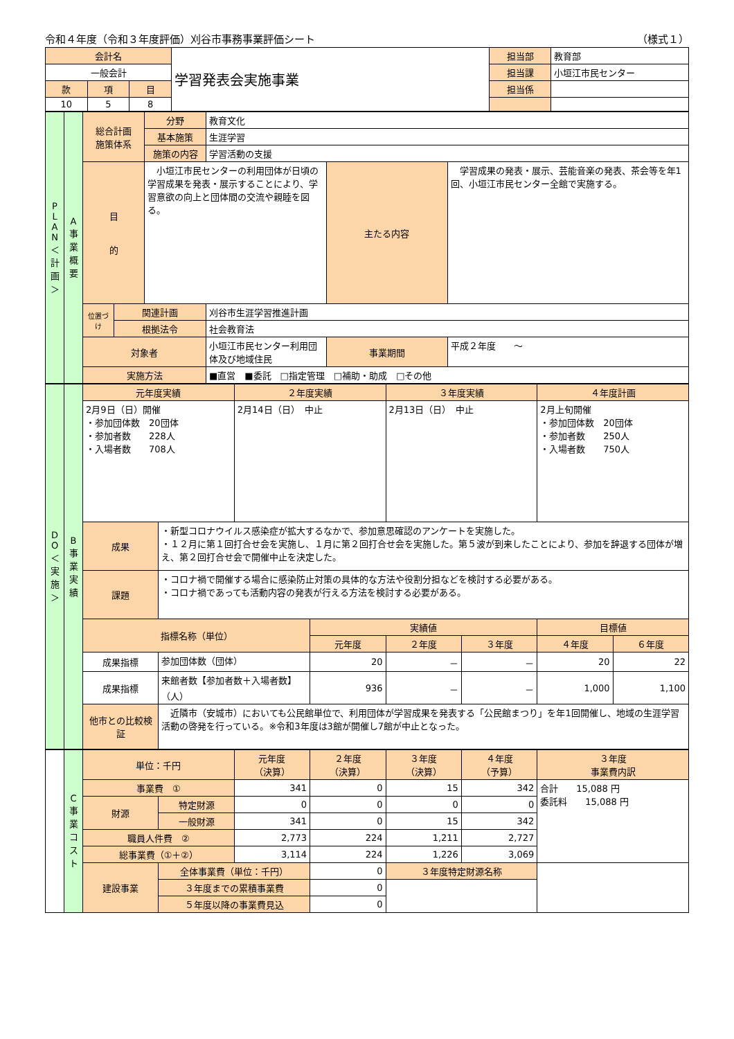令和４年度（令和３年度評価）刈谷市事務事業評価シート （様式１）
| 会計名 | | | 学習発表会実施事業 | 担当部 | 教育部 |
| 一般会計 | | | | 担当課 | 小垣江市民センター |
| 款 | 項 | 目 | | 担当係 | |
| 10 | 5 | 8 | | | |
| P L A N ＜ 計 画 ＞ | A 事 業 概 要 | 総合計画 施策体系 | | 分野 | 教育文化 | | |
| | | | | 基本施策 | 生涯学習 | | |
| | | | | 施策の内容 | 学習活動の支援 | | |
| | | 目 的 | | 小垣江市民センターの利用団体が日頃の学習成果を発表・展示することにより、学習意欲の向上と団体間の交流や親睦を図る。 | | 主たる内容 | 学習成果の発表・展示、芸能音楽の発表、茶会等を年1回、小垣江市民センター全館で実施する。 |
| | | 位置づけ | 関連計画 | | 刈谷市生涯学習推進計画 | | |
| | | | 根拠法令 | | 社会教育法 | | |
| | | 対象者 | | | 小垣江市民センター利用団体及び地域住民 | 事業期間 | 平成２年度 ～ |
| | | 実施方法 | | | ■直営 ■委託 □指定管理 □補助・助成 □その他 | | |
| D O ＜ 実 施 ＞ | B 事 業 実 績 | 元年度実績 | | ２年度実績 | | ３年度実績 | | ４年度計画 | |
| | | 2月9日（日）開催 ・参加団体数 20団体 ・参加者数 228人 ・入場者数 708人 | | 2月14日（日） 中止 | | 2月13日（日） 中止 | | 2月上旬開催 ・参加団体数 20団体 ・参加者数 250人 ・入場者数 750人 | |
| | | 成果 | ・新型コロナウイルス感染症が拡大するなかで、参加意思確認のアンケートを実施した。 ・１２月に第１回打合せ会を実施し、１月に第２回打合せ会を実施した。第５波が到来したことにより、参加を辞退する団体が増え、第２回打合せ会で開催中止を決定した。 | | | | | | |
| | | 課題 | ・コロナ禍で開催する場合に感染防止対策の具体的な方法や役割分担などを検討する必要がある。 ・コロナ禍であっても活動内容の発表が行える方法を検討する必要がある。 | | | | | | |
| | | 指標名称（単位） | | | 実績値 | | | 目標値 | |
| | | | | | 元年度 | ２年度 | ３年度 | ４年度 | ６年度 |
| | | 成果指標 | 参加団体数（団体） | | 20 | － | － | 20 | 22 |
| | | 成果指標 | 来館者数【参加者数＋入場者数】（人） | | 936 | － | － | 1,000 | 1,100 |
| | | 他市との比較検証 | 近隣市（安城市）においても公民館単位で、利用団体が学習成果を発表する「公民館まつり」を年1回開催し、地域の生涯学習活動の啓発を行っている。※令和3年度は3館が開催し7館が中止となった。 | | | | | | |
| | C 事 業 コ ス ト | 単位：千円 | | 元年度 （決算） | ２年度 （決算） | ３年度 （決算） | ４年度 （予算） | ３年度 事業費内訳 |
| | | 事業費 ① | | 341 | 0 | 15 | 342 | 合計 15,088 円 委託料 15,088 円 |
| | | 財源 | 特定財源 | 0 | 0 | 0 | 0 | |
| | | | 一般財源 | 341 | 0 | 15 | 342 | |
| | | 職員人件費 ② | | 2,773 | 224 | 1,211 | 2,727 | |
| | | 総事業費（①＋②） | | 3,114 | 224 | 1,226 | 3,069 | |
| | | 建設事業 | 全体事業費（単位：千円） | | 0 | ３年度特定財源名称 | | |
| | | | ３年度までの累積事業費 | | 0 | | | |
| | | | ５年度以降の事業費見込 | | 0 | | | |